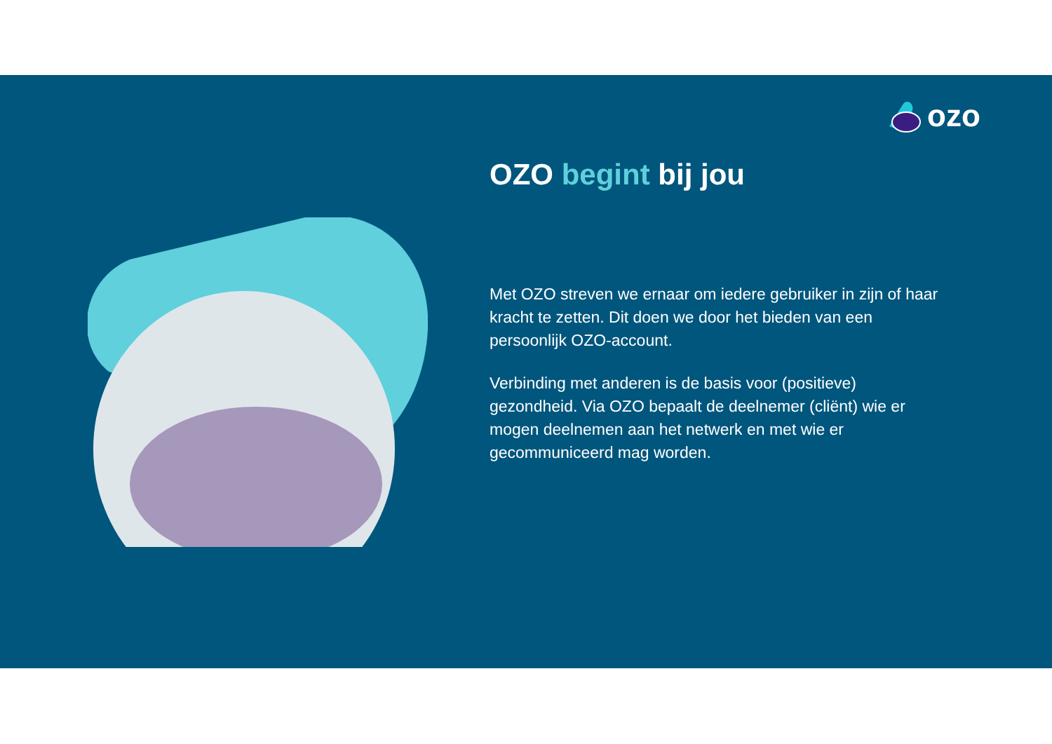ozo
OZO begint bij jou
Met OZO streven we ernaar om iedere gebruiker in zijn of haar kracht te zetten. Dit doen we door het bieden van een persoonlijk OZO-account.
Verbinding met anderen is de basis voor (positieve) gezondheid. Via OZO bepaalt de deelnemer (cliënt) wie er mogen deelnemen aan het netwerk en met wie er gecommuniceerd mag worden.